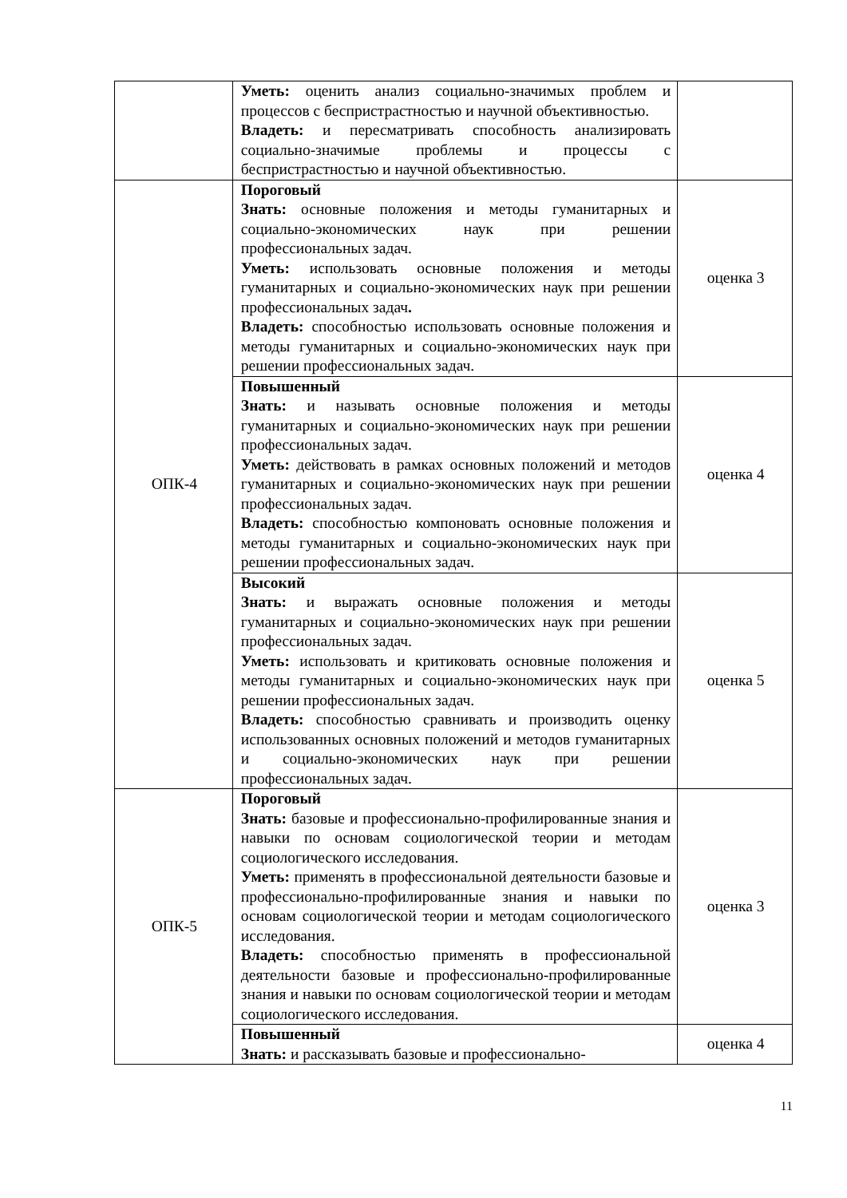| | Уметь: оценить анализ социально-значимых проблем и процессов с беспристрастностью и научной объективностью. Владеть: и пересматривать способность анализировать социально-значимые проблемы и процессы с беспристрастностью и научной объективностью. | |
| ОПК-4 | Пороговый Знать: основные положения и методы гуманитарных и социально-экономических наук при решении профессиональных задач. Уметь: использовать основные положения и методы гуманитарных и социально-экономических наук при решении профессиональных задач . Владеть: способностью использовать основные положения и методы гуманитарных и социально-экономических наук при решении профессиональных задач. | оценка 3 |
| | Повышенный Знать: и называть основные положения и методы гуманитарных и социально-экономических наук при решении профессиональных задач. Уметь: действовать в рамках основных положений и методов гуманитарных и социально-экономических наук при решении профессиональных задач. Владеть: способностью компоновать основные положения и методы гуманитарных и социально-экономических наук при решении профессиональных задач. | оценка 4 |
| | Высокий Знать: и выражать основные положения и методы гуманитарных и социально-экономических наук при решении профессиональных задач. Уметь: использовать и критиковать основные положения и методы гуманитарных и социально-экономических наук при решении профессиональных задач. Владеть: способностью сравнивать и производить оценку использованных основных положений и методов гуманитарных и социально-экономических наук при решении профессиональных задач. | оценка 5 |
| ОПК-5 | Пороговый Знать: базовые и профессионально-профилированные знания и навыки по основам социологической теории и методам социологического исследования. Уметь: применять в профессиональной деятельности базовые и профессионально-профилированные знания и навыки по основам социологической теории и методам социологического исследования. Владеть: способностью применять в профессиональной деятельности базовые и профессионально-профилированные знания и навыки по основам социологической теории и методам социологического исследования. | оценка 3 |
| | Повышенный Знать: и рассказывать базовые и профессионально- | оценка 4 |
11